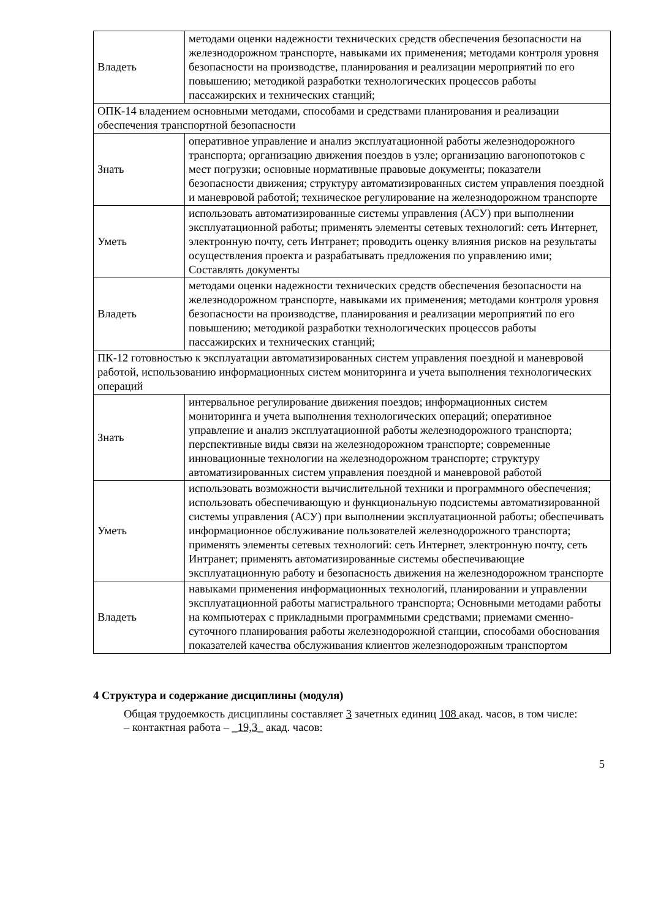| Владеть | методами оценки надежности технических средств обеспечения безопасности на железнодорожном транспорте, навыками их применения; методами контроля уровня безопасности на производстве, планирования и реализации мероприятий по его повышению; методикой разработки технологических процессов работы пассажирских и технических станций; |
| ОПК-14 владением основными методами, способами и средствами планирования и реализации обеспечения транспортной безопасности | |
| Знать | оперативное управление и анализ эксплуатационной работы железнодорожного транспорта; организацию движения поездов в узле; организацию вагонопотоков с мест погрузки; основные нормативные правовые документы; показатели безопасности движения; структуру автоматизированных систем управления поездной и маневровой работой; техническое регулирование на железнодорожном транспорте |
| Уметь | использовать автоматизированные системы управления (АСУ) при выполнении эксплуатационной работы; применять элементы сетевых технологий: сеть Интернет, электронную почту, сеть Интранет; проводить оценку влияния рисков на результаты осуществления проекта и разрабатывать предложения по управлению ими; Составлять документы |
| Владеть | методами оценки надежности технических средств обеспечения безопасности на железнодорожном транспорте, навыками их применения; методами контроля уровня безопасности на производстве, планирования и реализации мероприятий по его повышению; методикой разработки технологических процессов работы пассажирских и технических станций; |
| ПК-12 готовностью к эксплуатации автоматизированных систем управления поездной и маневровой работой, использованию информационных систем мониторинга и учета выполнения технологических операций | |
| Знать | интервальное регулирование движения поездов; информационных систем мониторинга и учета выполнения технологических операций; оперативное управление и анализ эксплуатационной работы железнодорожного транспорта; перспективные виды связи на железнодорожном транспорте; современные инновационные технологии на железнодорожном транспорте; структуру автоматизированных систем управления поездной и маневровой работой |
| Уметь | использовать возможности вычислительной техники и программного обеспечения; использовать обеспечивающую и функциональную подсистемы автоматизированной системы управления (АСУ) при выполнении эксплуатационной работы; обеспечивать информационное обслуживание пользователей железнодорожного транспорта; применять элементы сетевых технологий: сеть Интернет, электронную почту, сеть Интранет; применять автоматизированные системы обеспечивающие эксплуатационную работу и безопасность движения на железнодорожном транспорте |
| Владеть | навыками применения информационных технологий, планировании и управлении эксплуатационной работы магистрального транспорта; Основными методами работы на компьютерах с прикладными программными средствами; приемами сменно-суточного планирования работы железнодорожной станции, способами обоснования показателей качества обслуживания клиентов железнодорожным транспортом |
4 Структура и содержание дисциплины (модуля)
Общая трудоемкость дисциплины составляет 3 зачетных единиц 108 акад. часов, в том числе:
– контактная работа – _19,3_ акад. часов:
5